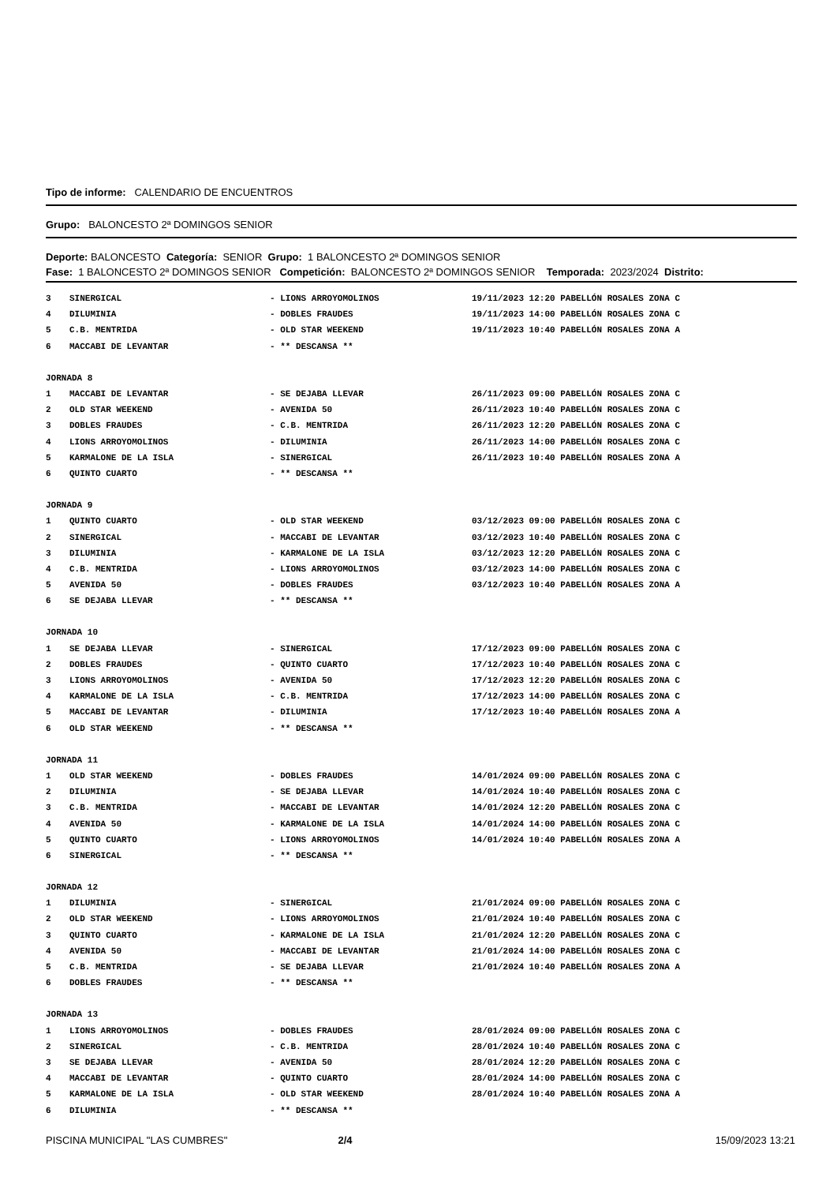Tipo de informe: CALENDARIO DE ENCUENTROS
Grupo: BALONCESTO 2ª DOMINGOS SENIOR
Deporte: BALONCESTO Categoría: SENIOR Grupo: 1 BALONCESTO 2ª DOMINGOS SENIOR
Fase: 1 BALONCESTO 2ª DOMINGOS SENIOR Competición: BALONCESTO 2ª DOMINGOS SENIOR Temporada: 2023/2024 Distrito:
| 3 | SINERGICAL | - LIONS ARROYOMOLINOS | 19/11/2023 12:20 PABELLÓN ROSALES ZONA C |
| 4 | DILUMINIA | - DOBLES FRAUDES | 19/11/2023 14:00 PABELLÓN ROSALES ZONA C |
| 5 | C.B. MENTRIDA | - OLD STAR WEEKEND | 19/11/2023 10:40 PABELLÓN ROSALES ZONA A |
| 6 | MACCABI DE LEVANTAR | - ** DESCANSA ** | |
| JORNADA 8 | | | |
| 1 | MACCABI DE LEVANTAR | - SE DEJABA LLEVAR | 26/11/2023 09:00 PABELLÓN ROSALES ZONA C |
| 2 | OLD STAR WEEKEND | - AVENIDA 50 | 26/11/2023 10:40 PABELLÓN ROSALES ZONA C |
| 3 | DOBLES FRAUDES | - C.B. MENTRIDA | 26/11/2023 12:20 PABELLÓN ROSALES ZONA C |
| 4 | LIONS ARROYOMOLINOS | - DILUMINIA | 26/11/2023 14:00 PABELLÓN ROSALES ZONA C |
| 5 | KARMALONE DE LA ISLA | - SINERGICAL | 26/11/2023 10:40 PABELLÓN ROSALES ZONA A |
| 6 | QUINTO CUARTO | - ** DESCANSA ** | |
| JORNADA 9 | | | |
| 1 | QUINTO CUARTO | - OLD STAR WEEKEND | 03/12/2023 09:00 PABELLÓN ROSALES ZONA C |
| 2 | SINERGICAL | - MACCABI DE LEVANTAR | 03/12/2023 10:40 PABELLÓN ROSALES ZONA C |
| 3 | DILUMINIA | - KARMALONE DE LA ISLA | 03/12/2023 12:20 PABELLÓN ROSALES ZONA C |
| 4 | C.B. MENTRIDA | - LIONS ARROYOMOLINOS | 03/12/2023 14:00 PABELLÓN ROSALES ZONA C |
| 5 | AVENIDA 50 | - DOBLES FRAUDES | 03/12/2023 10:40 PABELLÓN ROSALES ZONA A |
| 6 | SE DEJABA LLEVAR | - ** DESCANSA ** | |
| JORNADA 10 | | | |
| 1 | SE DEJABA LLEVAR | - SINERGICAL | 17/12/2023 09:00 PABELLÓN ROSALES ZONA C |
| 2 | DOBLES FRAUDES | - QUINTO CUARTO | 17/12/2023 10:40 PABELLÓN ROSALES ZONA C |
| 3 | LIONS ARROYOMOLINOS | - AVENIDA 50 | 17/12/2023 12:20 PABELLÓN ROSALES ZONA C |
| 4 | KARMALONE DE LA ISLA | - C.B. MENTRIDA | 17/12/2023 14:00 PABELLÓN ROSALES ZONA C |
| 5 | MACCABI DE LEVANTAR | - DILUMINIA | 17/12/2023 10:40 PABELLÓN ROSALES ZONA A |
| 6 | OLD STAR WEEKEND | - ** DESCANSA ** | |
| JORNADA 11 | | | |
| 1 | OLD STAR WEEKEND | - DOBLES FRAUDES | 14/01/2024 09:00 PABELLÓN ROSALES ZONA C |
| 2 | DILUMINIA | - SE DEJABA LLEVAR | 14/01/2024 10:40 PABELLÓN ROSALES ZONA C |
| 3 | C.B. MENTRIDA | - MACCABI DE LEVANTAR | 14/01/2024 12:20 PABELLÓN ROSALES ZONA C |
| 4 | AVENIDA 50 | - KARMALONE DE LA ISLA | 14/01/2024 14:00 PABELLÓN ROSALES ZONA C |
| 5 | QUINTO CUARTO | - LIONS ARROYOMOLINOS | 14/01/2024 10:40 PABELLÓN ROSALES ZONA A |
| 6 | SINERGICAL | - ** DESCANSA ** | |
| JORNADA 12 | | | |
| 1 | DILUMINIA | - SINERGICAL | 21/01/2024 09:00 PABELLÓN ROSALES ZONA C |
| 2 | OLD STAR WEEKEND | - LIONS ARROYOMOLINOS | 21/01/2024 10:40 PABELLÓN ROSALES ZONA C |
| 3 | QUINTO CUARTO | - KARMALONE DE LA ISLA | 21/01/2024 12:20 PABELLÓN ROSALES ZONA C |
| 4 | AVENIDA 50 | - MACCABI DE LEVANTAR | 21/01/2024 14:00 PABELLÓN ROSALES ZONA C |
| 5 | C.B. MENTRIDA | - SE DEJABA LLEVAR | 21/01/2024 10:40 PABELLÓN ROSALES ZONA A |
| 6 | DOBLES FRAUDES | - ** DESCANSA ** | |
| JORNADA 13 | | | |
| 1 | LIONS ARROYOMOLINOS | - DOBLES FRAUDES | 28/01/2024 09:00 PABELLÓN ROSALES ZONA C |
| 2 | SINERGICAL | - C.B. MENTRIDA | 28/01/2024 10:40 PABELLÓN ROSALES ZONA C |
| 3 | SE DEJABA LLEVAR | - AVENIDA 50 | 28/01/2024 12:20 PABELLÓN ROSALES ZONA C |
| 4 | MACCABI DE LEVANTAR | - QUINTO CUARTO | 28/01/2024 14:00 PABELLÓN ROSALES ZONA C |
| 5 | KARMALONE DE LA ISLA | - OLD STAR WEEKEND | 28/01/2024 10:40 PABELLÓN ROSALES ZONA A |
| 6 | DILUMINIA | - ** DESCANSA ** | |
PISCINA MUNICIPAL "LAS CUMBRES" 2/4 15/09/2023 13:21